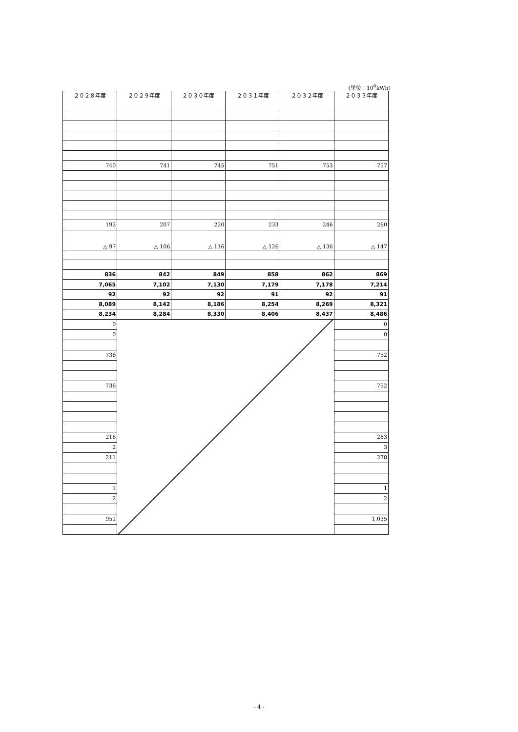(単位：10<sup>6</sup>kWh)
| ２０２８年度 | ２０２９年度 | ２０３０年度 | ２０３１年度 | ２０３２年度 | ２０３３年度 |
| --- | --- | --- | --- | --- | --- |
| 740 | 741 | 745 | 751 | 753 | 757 |
| 192 | 207 | 220 | 233 | 246 | 260 |
| △ 97 | △ 106 | △ 116 | △ 126 | △ 136 | △ 147 |
| 836 | 842 | 849 | 858 | 862 | 869 |
| 7,065 | 7,102 | 7,130 | 7,179 | 7,178 | 7,214 |
| 92 | 92 | 92 | 91 | 92 | 91 |
| 8,089 | 8,142 | 8,186 | 8,254 | 8,269 | 8,321 |
| 8,234 | 8,284 | 8,330 | 8,406 | 8,437 | 8,486 |
| 0 | | | | | 0 |
| 0 | | | | | 0 |
| 736 | | | | | 752 |
| 736 | | | | | 752 |
| 216 | | | | | 283 |
| 2 | | | | | 3 |
| 211 | | | | | 278 |
| 1 | | | | | 1 |
| 2 | | | | | 2 |
| 951 | | | | | 1,035 |
- 4 -